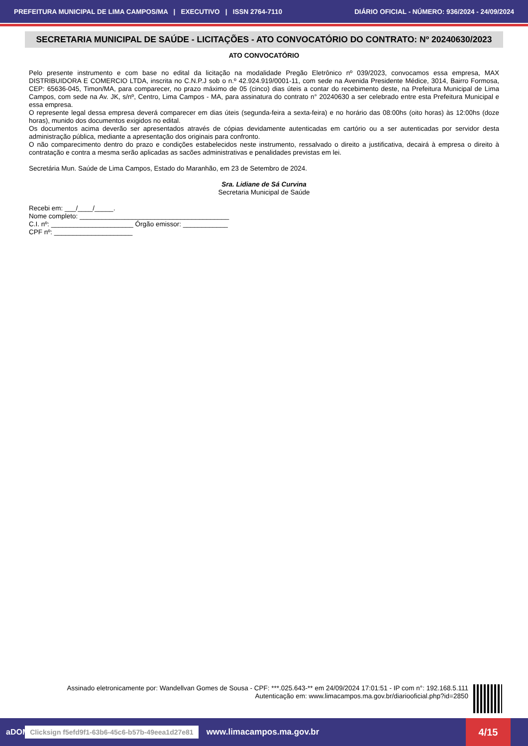PREFEITURA MUNICIPAL DE LIMA CAMPOS/MA | EXECUTIVO | ISSN 2764-7110 DIÁRIO OFICIAL - NÚMERO: 936/2024 - 24/09/2024
SECRETARIA MUNICIPAL DE SAÚDE - LICITAÇÕES - ATO CONVOCATÓRIO DO CONTRATO: Nº 20240630/2023
ATO CONVOCATÓRIO
Pelo presente instrumento e com base no edital da licitação na modalidade Pregão Eletrônico nº 039/2023, convocamos essa empresa, MAX DISTRIBUIDORA E COMERCIO LTDA, inscrita no C.N.P.J sob o n.º 42.924.919/0001-11, com sede na Avenida Presidente Médice, 3014, Bairro Formosa, CEP: 65636-045, Timon/MA, para comparecer, no prazo máximo de 05 (cinco) dias úteis a contar do recebimento deste, na Prefeitura Municipal de Lima Campos, com sede na Av. JK, s/nº, Centro, Lima Campos - MA, para assinatura do contrato n° 20240630 a ser celebrado entre esta Prefeitura Municipal e essa empresa.
O represente legal dessa empresa deverá comparecer em dias úteis (segunda-feira a sexta-feira) e no horário das 08:00hs (oito horas) às 12:00hs (doze horas), munido dos documentos exigidos no edital.
Os documentos acima deverão ser apresentados através de cópias devidamente autenticadas em cartório ou a ser autenticadas por servidor desta administração pública, mediante a apresentação dos originais para confronto.
O não comparecimento dentro do prazo e condições estabelecidos neste instrumento, ressalvado o direito a justificativa, decairá à empresa o direito à contratação e contra a mesma serão aplicadas as sacões administrativas e penalidades previstas em lei.
Secretária Mun. Saúde de Lima Campos, Estado do Maranhão, em 23 de Setembro de 2024.
Sra. Lidiane de Sá Curvina
Secretaria Municipal de Saúde
Recebi em: ___/____/_____.
Nome completo: ________________________________________
C.I. nº: ______________________ Órgão emissor: ____________
CPF nº: _____________________
Assinado eletronicamente por: Wandellvan Gomes de Sousa - CPF: ***.025.643-** em 24/09/2024 17:01:51 - IP com n°: 192.168.5.111
Autenticação em: www.limacampos.ma.gov.br/diariooficial.php?id=2850
aDOM Clicksign f5efd9f1-63b6-45c6-b57b-49eea1d27e81 www.limacampos.ma.gov.br 4/15